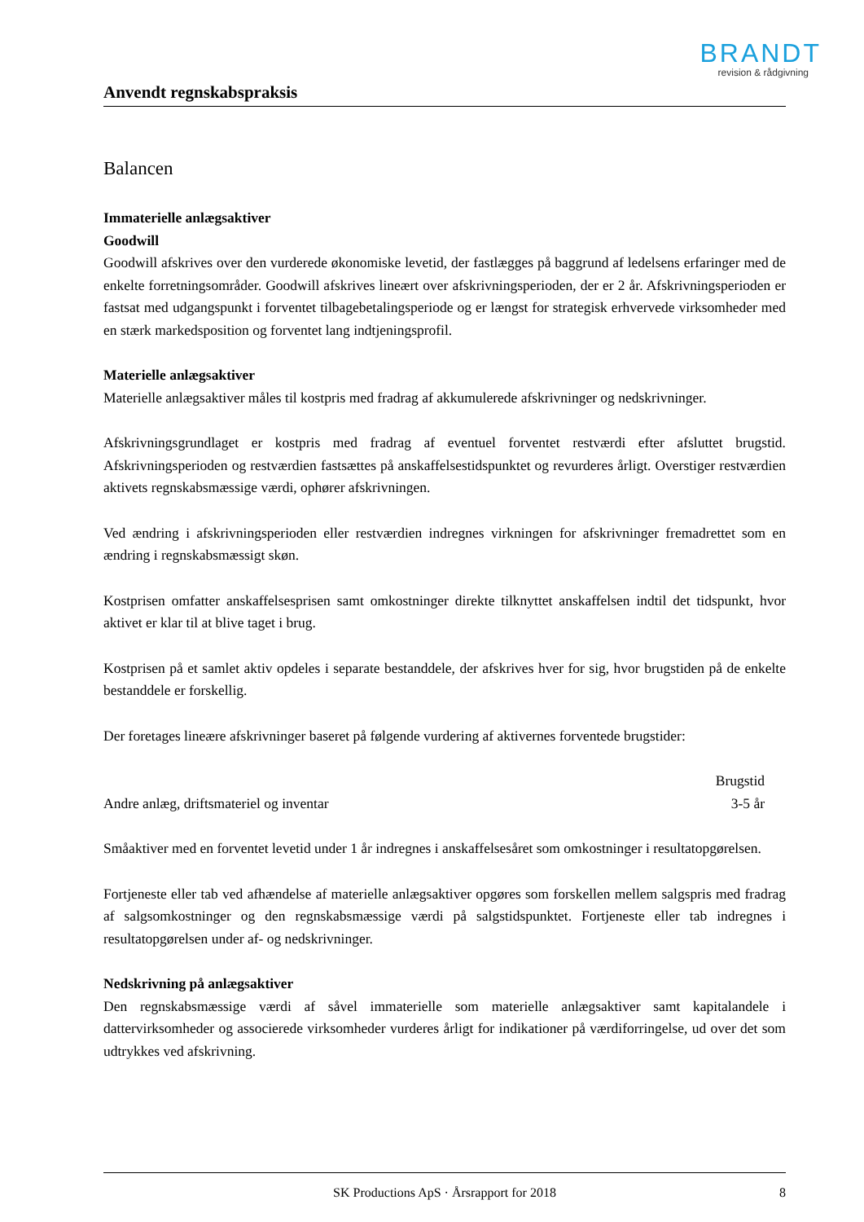BRANDT
revision & rådgivning
Anvendt regnskabspraksis
Balancen
Immaterielle anlægsaktiver
Goodwill
Goodwill afskrives over den vurderede økonomiske levetid, der fastlægges på baggrund af ledelsens erfaringer med de enkelte forretningsområder. Goodwill afskrives lineært over afskrivningsperioden, der er 2 år. Afskrivningsperioden er fastsat med udgangspunkt i forventet tilbagebetalingsperiode og er længst for strategisk erhvervede virksomheder med en stærk markedsposition og forventet lang indtjeningsprofil.
Materielle anlægsaktiver
Materielle anlægsaktiver måles til kostpris med fradrag af akkumulerede afskrivninger og nedskrivninger.
Afskrivningsgrundlaget er kostpris med fradrag af eventuel forventet restværdi efter afsluttet brugstid. Afskrivningsperioden og restværdien fastsættes på anskaffelsestidspunktet og revurderes årligt. Overstiger restværdien aktivets regnskabsmæssige værdi, ophører afskrivningen.
Ved ændring i afskrivningsperioden eller restværdien indregnes virkningen for afskrivninger fremadrettet som en ændring i regnskabsmæssigt skøn.
Kostprisen omfatter anskaffelsesprisen samt omkostninger direkte tilknyttet anskaffelsen indtil det tidspunkt, hvor aktivet er klar til at blive taget i brug.
Kostprisen på et samlet aktiv opdeles i separate bestanddele, der afskrives hver for sig, hvor brugstiden på de enkelte bestanddele er forskellig.
Der foretages lineære afskrivninger baseret på følgende vurdering af aktivernes forventede brugstider:
| | Brugstid |
| --- | --- |
| Andre anlæg, driftsmateriel og inventar | 3-5 år |
Småaktiver med en forventet levetid under 1 år indregnes i anskaffelsesåret som omkostninger i resultatopgørelsen.
Fortjeneste eller tab ved afhændelse af materielle anlægsaktiver opgøres som forskellen mellem salgspris med fradrag af salgsomkostninger og den regnskabsmæssige værdi på salgstidspunktet. Fortjeneste eller tab indregnes i resultatopgørelsen under af- og nedskrivninger.
Nedskrivning på anlægsaktiver
Den regnskabsmæssige værdi af såvel immaterielle som materielle anlægsaktiver samt kapitalandele i dattervirksomheder og associerede virksomheder vurderes årligt for indikationer på værdiforringelse, ud over det som udtrykkes ved afskrivning.
SK Productions ApS · Årsrapport for 2018 8